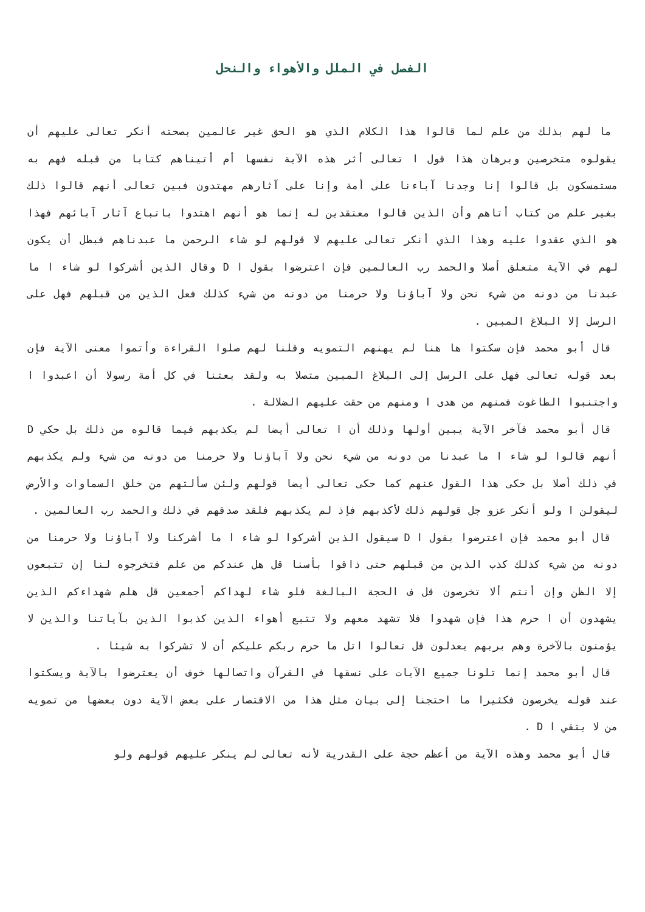الفصل في الملل والأهواء والنحل
ما لهم بذلك من علم لما قالوا هذا الكلام الذي هو الحق غير عالمين بصحته أنكر تعالى عليهم أن يقولوه متخرصين وبرهان هذا قول ا تعالى أثر هذه الآية نفسها أم أتيناهم كتابا من قبله فهم به مستمسكون بل قالوا إنا وجدنا آباءنا على أمة وإنا على آثارهم مهتدون فبين تعالى أنهم قالوا ذلك بغير علم من كتاب أتاهم وأن الذين قالوا معتقدين له إنما هو أنهم اهتدوا باتباع آثار آبائهم فهذا هو الذي عقدوا عليه وهذا الذي أنكر تعالى عليهم لا قولهم لو شاء الرحمن ما عبدناهم فبطل أن يكون لهم في الآية متعلق أصلا والحمد رب العالمين فإن اعترضوا بقول ا D وقال الذين أشركوا لو شاء ا ما عبدنا من دونه من شيء نحن ولا آباؤنا ولا حرمنا من دونه من شيء كذلك فعل الذين من قبلهم فهل على الرسل إلا البلاغ المبين .
قال أبو محمد فإن سكتوا ها هنا لم يهنهم التمويه وقلنا لهم صلوا القراءة وأتموا معنى الآية فإن بعد قوله تعالى فهل على الرسل إلى البلاغ المبين متصلا به ولقد بعثنا في كل أمة رسولا أن اعبدوا ا واجتنبوا الطاغوت فمنهم من هدى ا ومنهم من حقت عليهم الضلالة .
قال أبو محمد فآخر الآية يبين أولها وذلك أن ا تعالى أيضا لم يكذبهم فيما قالوه من ذلك بل حكي D أنهم قالوا لو شاء ا ما عبدنا من دونه من شيء نحن ولا آباؤنا ولا حرمنا من دونه من شيء ولم يكذبهم في ذلك أصلا بل حكى هذا القول عنهم كما حكى تعالى أيضا قولهم ولئن سألتهم من خلق السماوات والأرض ليقولن ا ولو أنكر عزو جل قولهم ذلك لأكذبهم فإذ لم يكذبهم فلقد صدقهم في ذلك والحمد رب العالمين .
قال أبو محمد فإن اعترضوا بقول ا D سيقول الذين أشركوا لو شاء ا ما أشركنا ولا آباؤنا ولا حرمنا من دونه من شيء كذلك كذب الذين من قبلهم حتى ذاقوا بأسنا قل هل عندكم من علم فتخرجوه لنا إن تتبعون إلا الظن وإن أنتم ألا تخرصون قل ف الحجة البالغة فلو شاء لهداكم أجمعين قل هلم شهداءكم الذين يشهدون أن ا حرم هذا فإن شهدوا فلا تشهد معهم ولا تتبع أهواء الذين كذبوا الذين بآياتنا والذين لا يؤمنون بالآخرة وهم بربهم يعدلون قل تعالوا اتل ما حرم ربكم عليكم أن لا تشركوا به شيئا .
قال أبو محمد إنما تلونا جميع الآيات على نسقها في القرآن واتصالها خوف أن يعترضوا بالآية ويسكتوا عند قوله يخرصون فكثيرا ما احتجنا إلى بيان مثل هذا من الاقتصار على بعض الآية دون بعضها من تمويه من لا يتقي ا D .
قال أبو محمد وهذه الآية من أعظم حجة على القدرية لأنه تعالى لم ينكر عليهم قولهم ولو